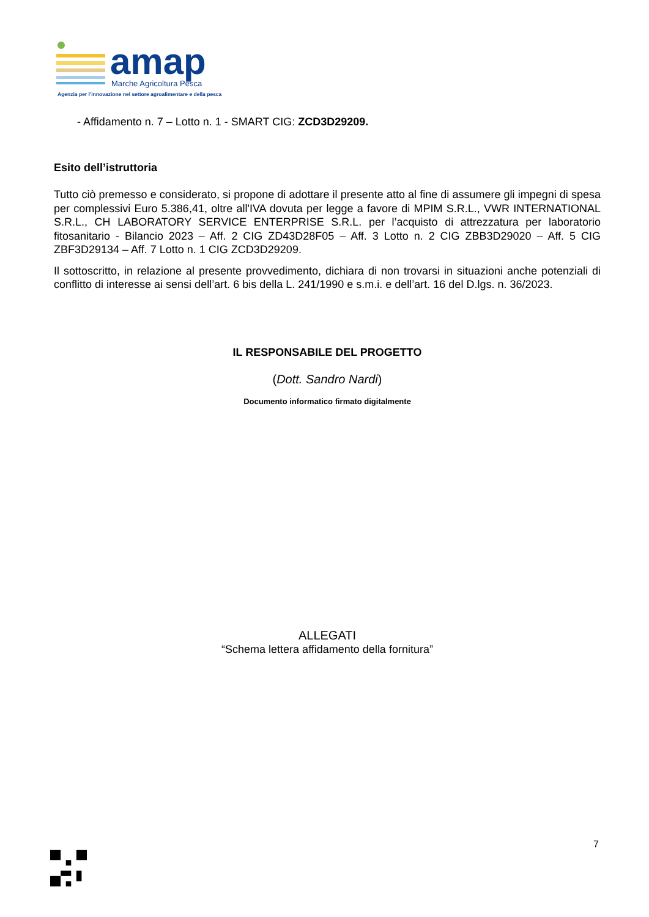amap
Marche Agricoltura Pesca
Agenzia per l’innovazione nel settore agroalimentare e della pesca
- Affidamento n. 7 – Lotto n. 1 - SMART CIG: ZCD3D29209.
Esito dell’istruttoria
Tutto ciò premesso e considerato, si propone di adottare il presente atto al fine di assumere gli impegni di spesa per complessivi Euro 5.386,41, oltre all'IVA dovuta per legge a favore di MPIM S.R.L., VWR INTERNATIONAL S.R.L., CH LABORATORY SERVICE ENTERPRISE S.R.L. per l’acquisto di attrezzatura per laboratorio fitosanitario - Bilancio 2023 – Aff. 2 CIG ZD43D28F05 – Aff. 3 Lotto n. 2 CIG ZBB3D29020 – Aff. 5 CIG ZBF3D29134 – Aff. 7 Lotto n. 1 CIG ZCD3D29209.
Il sottoscritto, in relazione al presente provvedimento, dichiara di non trovarsi in situazioni anche potenziali di conflitto di interesse ai sensi dell’art. 6 bis della L. 241/1990 e s.m.i. e dell’art. 16 del D.lgs. n. 36/2023.
IL RESPONSABILE DEL PROGETTO
(Dott. Sandro Nardi)
Documento informatico firmato digitalmente
ALLEGATI
“Schema lettera affidamento della fornitura”
7